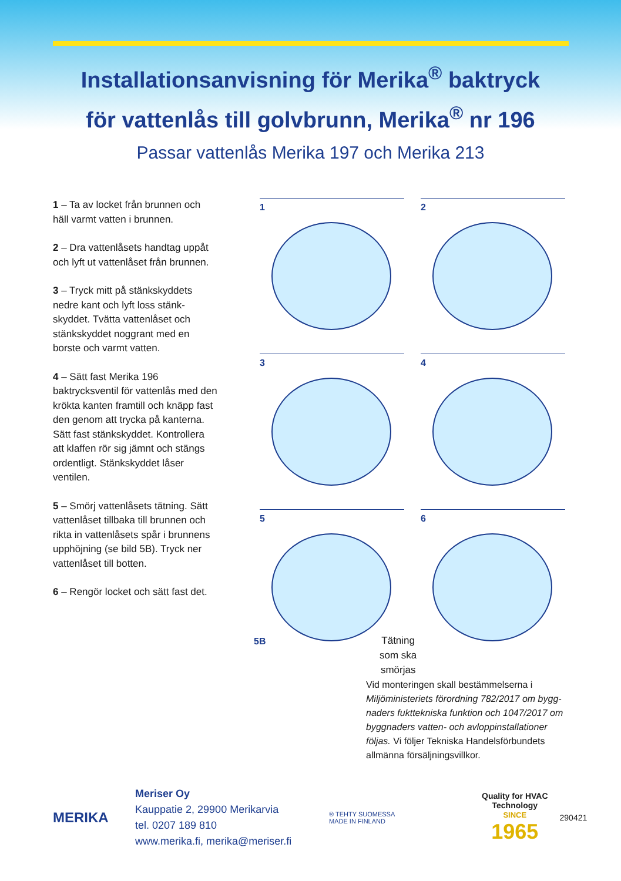Installationsanvisning för Merika<sup>®</sup> baktryck
för vattenlås till golvbrunn, Merika<sup>®</sup> nr 196
Passar vattenlås Merika 197 och Merika 213
1 – Ta av locket från brunnen och häll varmt vatten i brunnen.
2 – Dra vattenlåsets handtag uppåt och lyft ut vattenlåset från brunnen.
3 – Tryck mitt på stänkskyddets nedre kant och lyft loss stänk-skyddet. Tvätta vattenlåset och stänkskyddet noggrant med en borste och varmt vatten.
4 – Sätt fast Merika 196 baktrycksventil för vattenlås med den krökta kanten framtill och knäpp fast den genom att trycka på kanterna. Sätt fast stänkskyddet. Kontrollera att klaffen rör sig jämnt och stängs ordentligt. Stänkskyddet låser ventilen.
5 – Smörj vattenlåsets tätning. Sätt vattenlåset tillbaka till brunnen och rikta in vattenlåsets spår i brunnens upphöjning (se bild 5B). Tryck ner vattenlåset till botten.
6 – Rengör locket och sätt fast det.
1
2
3
4
5
5B
6
Tätning
som ska
smörjas
Vid monteringen skall bestämmelserna i Miljöministeriets förordning 782/2017 om bygg-naders fukttekniska funktion och 1047/2017 om byggnaders vatten- och avloppinstallationer följas. Vi följer Tekniska Handelsförbundets allmänna försäljningsvillkor.
MERIKA
Meriser Oy
Kauppatie 2, 29900 Merikarvia
tel. 0207 189 810
www.merika.fi, merika@meriser.fi
® TEHTY SUOMESSA
MADE IN FINLAND
Quality for HVAC
Technology
SINCE
1965
290421